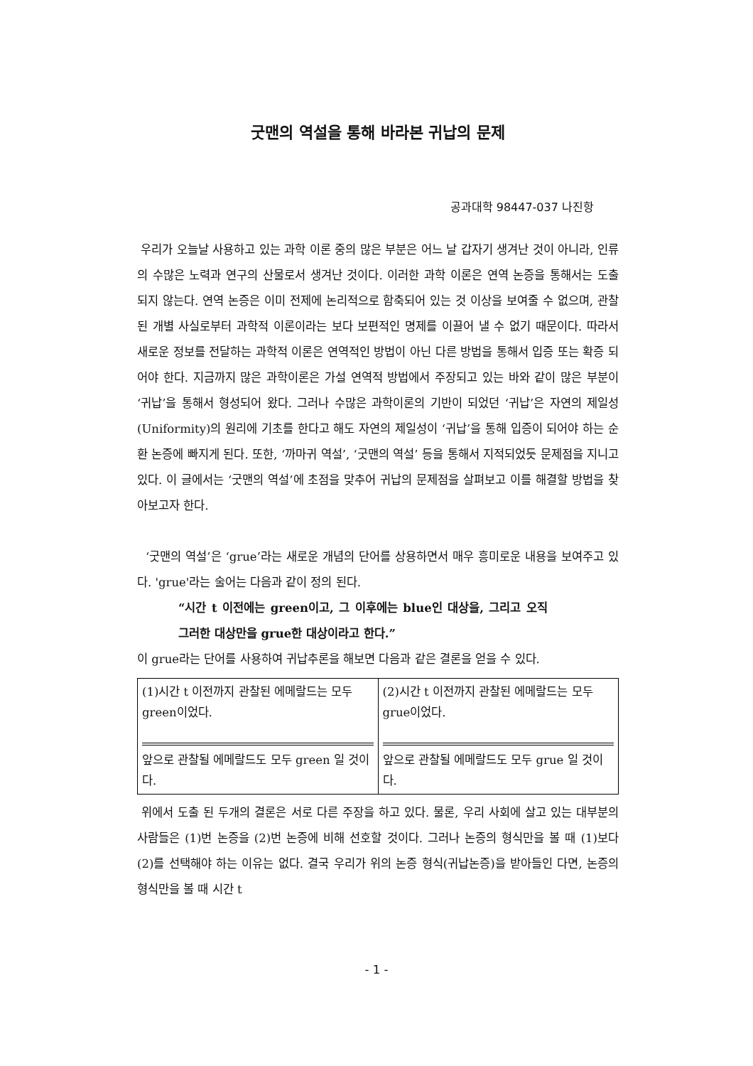굿맨의 역설을 통해 바라본 귀납의 문제
공과대학 98447-037 나진항
우리가 오늘날 사용하고 있는 과학 이론 중의 많은 부분은 어느 날 갑자기 생겨난 것이 아니라, 인류의 수많은 노력과 연구의 산물로서 생겨난 것이다. 이러한 과학 이론은 연역 논증을 통해서는 도출 되지 않는다. 연역 논증은 이미 전제에 논리적으로 함축되어 있는 것 이상을 보여줄 수 없으며, 관찰 된 개별 사실로부터 과학적 이론이라는 보다 보편적인 명제를 이끌어 낼 수 없기 때문이다. 따라서 새로운 정보를 전달하는 과학적 이론은 연역적인 방법이 아닌 다른 방법을 통해서 입증 또는 확증 되어야 한다. 지금까지 많은 과학이론은 가설 연역적 방법에서 주장되고 있는 바와 같이 많은 부분이 ‘귀납’을 통해서 형성되어 왔다. 그러나 수많은 과학이론의 기반이 되었던 ‘귀납’은 자연의 제일성(Uniformity)의 원리에 기초를 한다고 해도 자연의 제일성이 ‘귀납’을 통해 입증이 되어야 하는 순환 논증에 빠지게 된다. 또한, ‘까마귀 역설’, ‘굿맨의 역설’ 등을 통해서 지적되었듯 문제점을 지니고 있다. 이 글에서는 ‘굿맨의 역설’에 초점을 맞추어 귀납의 문제점을 살펴보고 이를 해결할 방법을 찾아보고자 한다.
‘굿맨의 역설’은 ‘grue’라는 새로운 개념의 단어를 상용하면서 매우 흥미로운 내용을 보여주고 있다. 'grue'라는 술어는 다음과 같이 정의 된다.
“시간 t 이전에는 green이고, 그 이후에는 blue인 대상을, 그리고 오직 그러한 대상만을 grue한 대상이라고 한다.”
이 grue라는 단어를 사용하여 귀납추론을 해보면 다음과 같은 결론을 얻을 수 있다.
| (1)시간 t 이전까지 관찰된 에메랄드는 모두 green이었다. 앞으로 관찰될 에메랄드도 모두 green 일 것이다. | (2)시간 t 이전까지 관찰된 에메랄드는 모두 grue이었다. 앞으로 관찰될 에메랄드도 모두 grue 일 것이다. |
위에서 도출 된 두개의 결론은 서로 다른 주장을 하고 있다. 물론, 우리 사회에 살고 있는 대부분의 사람들은 (1)번 논증을 (2)번 논증에 비해 선호할 것이다. 그러나 논증의 형식만을 볼 때 (1)보다 (2)를 선택해야 하는 이유는 없다. 결국 우리가 위의 논증 형식(귀납논증)을 받아들인 다면, 논증의 형식만을 볼 때 시간 t
- 1 -